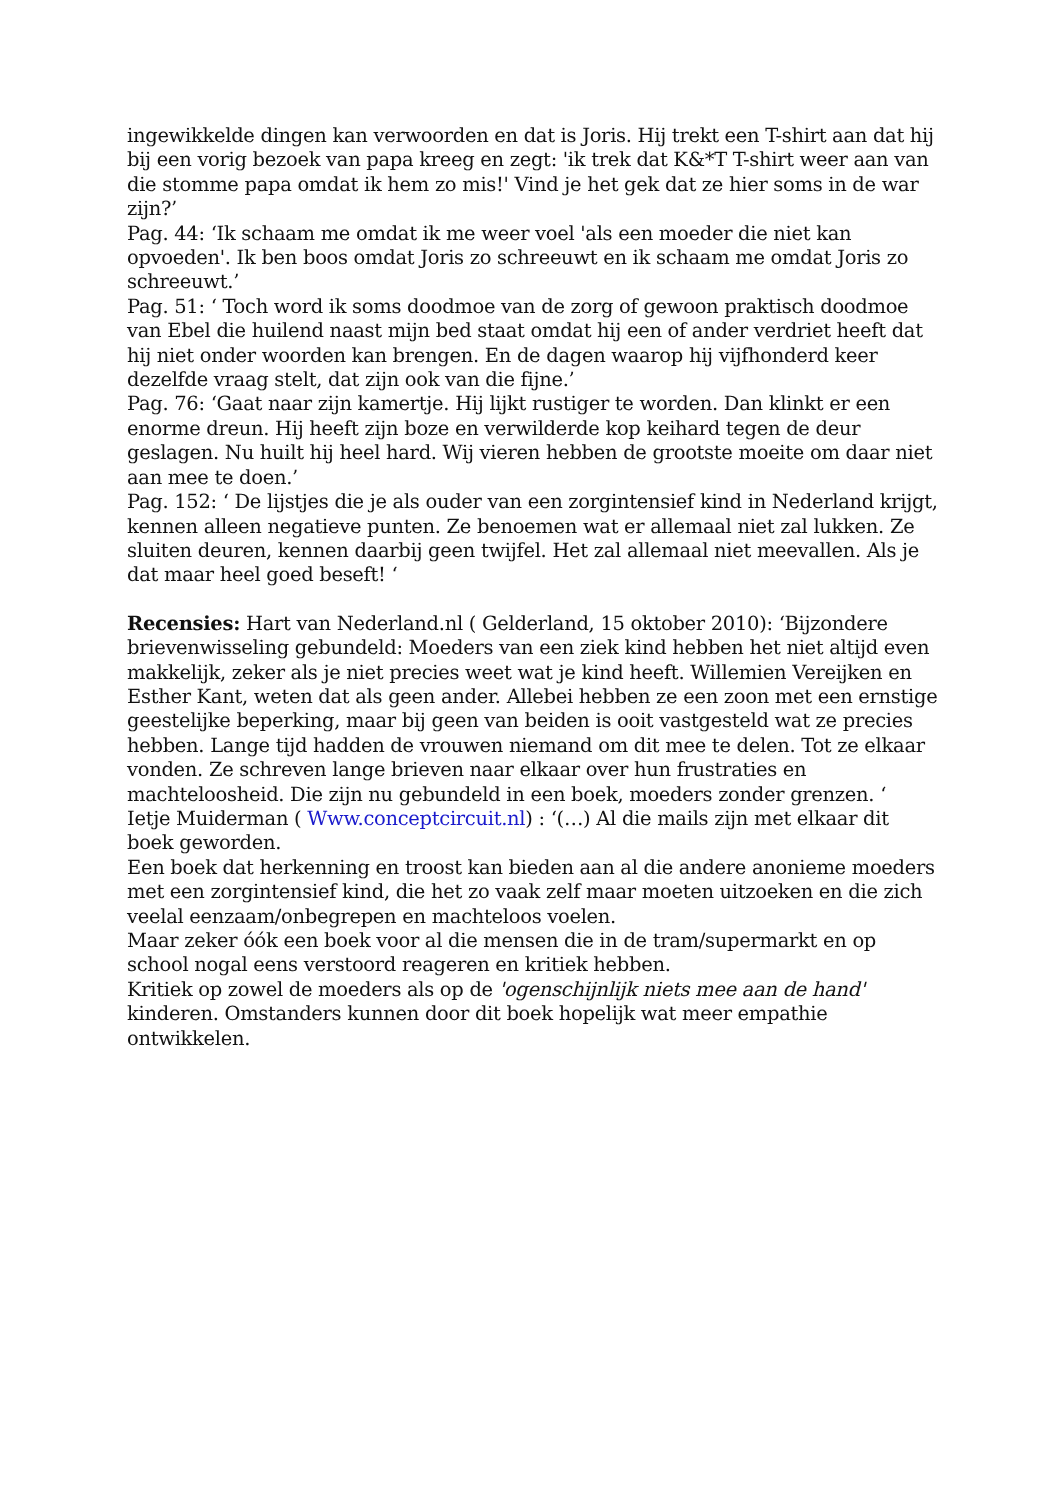ingewikkelde dingen kan verwoorden en dat is Joris. Hij trekt een T-shirt aan dat hij bij een vorig bezoek van papa kreeg en zegt: 'ik trek dat K&*T T-shirt weer aan van die stomme papa omdat ik hem zo mis!' Vind je het gek dat ze hier soms in de war zijn?’
Pag. 44: ‘Ik schaam me omdat ik me weer voel 'als een moeder die niet kan opvoeden'. Ik ben boos omdat Joris zo schreeuwt en ik schaam me omdat Joris zo schreeuwt.’
Pag. 51: ‘ Toch word ik soms doodmoe van de zorg of gewoon praktisch doodmoe van Ebel die huilend naast mijn bed staat omdat hij een of ander verdriet heeft dat hij niet onder woorden kan brengen. En de dagen waarop hij vijfhonderd keer dezelfde vraag stelt, dat zijn ook van die fijne.’
Pag. 76: ‘Gaat naar zijn kamertje. Hij lijkt rustiger te worden. Dan klinkt er een enorme dreun. Hij heeft zijn boze en verwilderde kop keihard tegen de deur geslagen. Nu huilt hij heel hard. Wij vieren hebben de grootste moeite om daar niet aan mee te doen.’
Pag. 152: ‘ De lijstjes die je als ouder van een zorgintensief kind in Nederland krijgt, kennen alleen negatieve punten. Ze benoemen wat er allemaal niet zal lukken. Ze sluiten deuren, kennen daarbij geen twijfel. Het zal allemaal niet meevallen. Als je dat maar heel goed beseft! ‘
Recensies: Hart van Nederland.nl ( Gelderland, 15 oktober 2010): ‘Bijzondere brievenwisseling gebundeld: Moeders van een ziek kind hebben het niet altijd even makkelijk, zeker als je niet precies weet wat je kind heeft. Willemien Vereijken en Esther Kant, weten dat als geen ander. Allebei hebben ze een zoon met een ernstige geestelijke beperking, maar bij geen van beiden is ooit vastgesteld wat ze precies hebben. Lange tijd hadden de vrouwen niemand om dit mee te delen. Tot ze elkaar vonden. Ze schreven lange brieven naar elkaar over hun frustraties en machteloosheid. Die zijn nu gebundeld in een boek, moeders zonder grenzen. ‘
Ietje Muiderman ( Www.conceptcircuit.nl) : ‘(…) Al die mails zijn met elkaar dit boek geworden.
Een boek dat herkenning en troost kan bieden aan al die andere anonieme moeders met een zorgintensief kind, die het zo vaak zelf maar moeten uitzoeken en die zich veelal eenzaam/onbegrepen en machteloos voelen.
Maar zeker óók een boek voor al die mensen die in de tram/supermarkt en op school nogal eens verstoord reageren en kritiek hebben.
Kritiek op zowel de moeders als op de 'ogenschijnlijk niets mee aan de hand' kinderen. Omstanders kunnen door dit boek hopelijk wat meer empathie ontwikkelen.